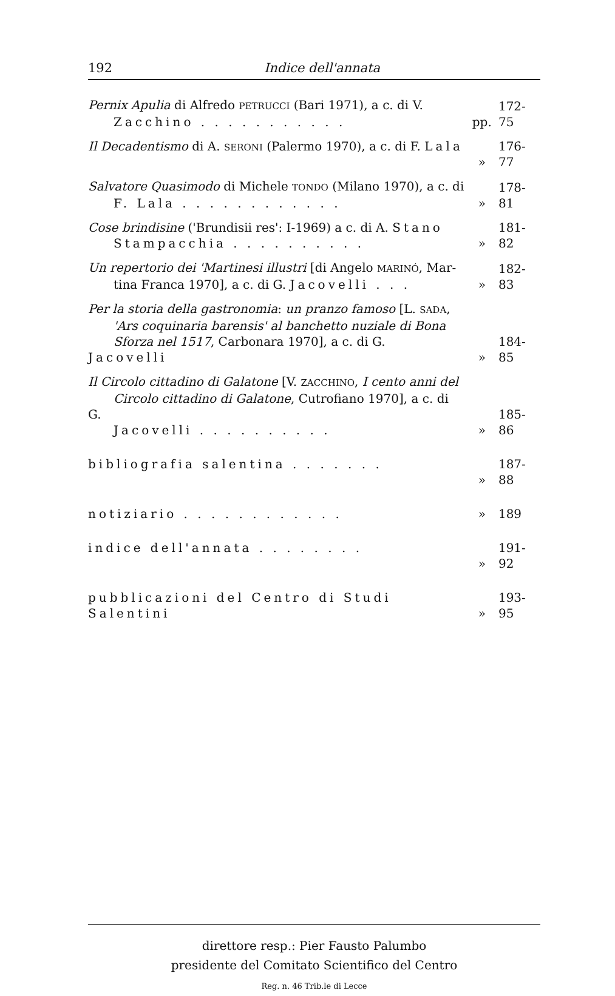192 Indice dell'annata
Pernix Apulia di Alfredo PETRUCCI (Bari 1971), a c. di V.
Zacchino . . . . . . . . . . .
pp. 172-75
Il Decadentismo di A. SERONI (Palermo 1970), a c. di F. Lala
» 176-77
Salvatore Quasimodo di Michele TONDO (Milano 1970), a c. di
F. Lala . . . . . . . . . . . .
» 178-81
Cose brindisine ('Brundisii res': I-1969) a c. di A. Stano
Stampacchia . . . . . . . . . .
» 181-82
Un repertorio dei 'Martinesi illustri [di Angelo MARINÓ, Mar-
tina Franca 1970], a c. di G. Jacovelli . . .
» 182-83
Per la storia della gastronomia: un pranzo famoso [L. SADA,
'Ars coquinaria barensis' al banchetto nuziale di Bona
Sforza nel 1517, Carbonara 1970], a c. di G. Jacovelli
» 184-85
Il Circolo cittadino di Galatone [V. ZACCHINO, I cento anni del
Circolo cittadino di Galatone, Cutrofiano 1970], a c. di G.
Jacovelli . . . . . . . . . .
» 185-86
bibliografia salentina . . . . . . . » 187-88
notiziario . . . . . . . . . . . . » 189
indice dell'annata . . . . . . . . » 191-92
pubblicazioni del Centro di Studi Salentini
» 193-95
direttore resp.: Pier Fausto Palumbo
presidente del Comitato Scientifico del Centro
Reg. n. 46 Trib.le di Lecce